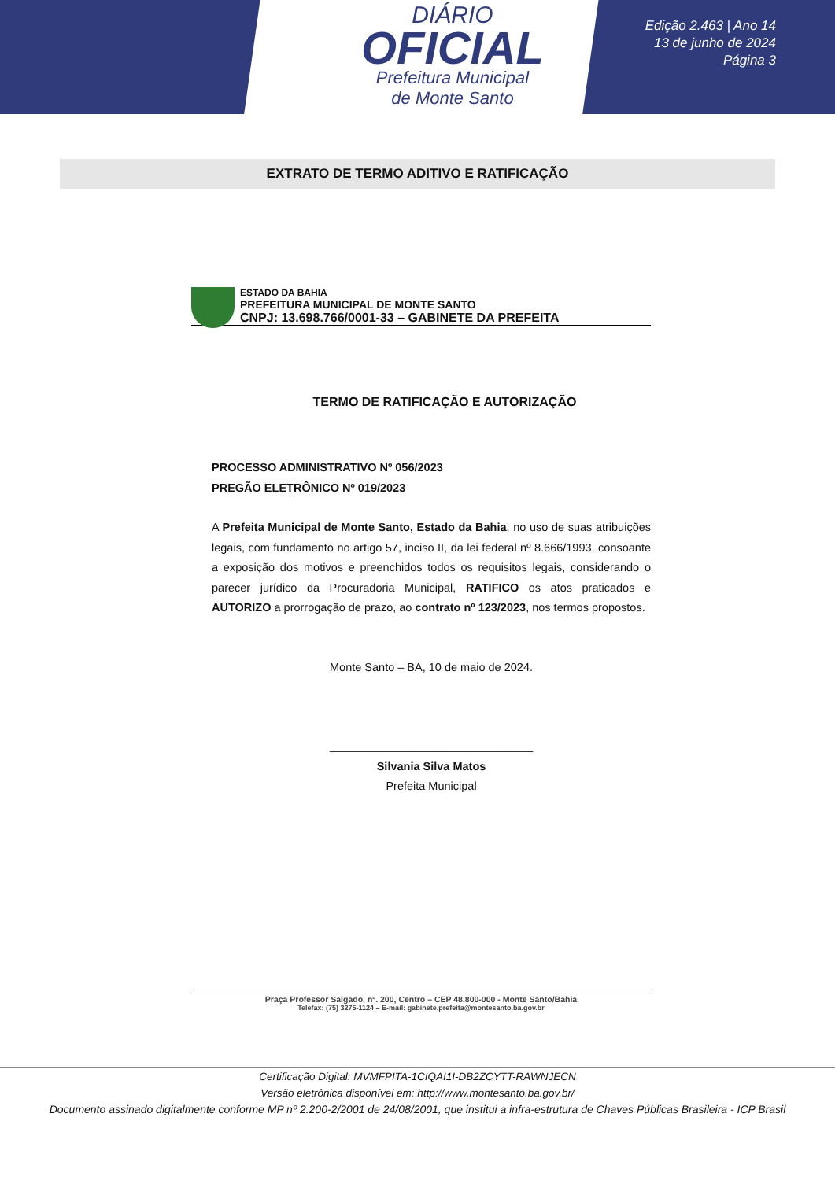DIÁRIO
OFICIAL
Prefeitura Municipal
de Monte Santo
Edição 2.463 | Ano 14
13 de junho de 2024
Página 3
EXTRATO DE TERMO ADITIVO E RATIFICAÇÃO
ESTADO DA BAHIA
PREFEITURA MUNICIPAL DE MONTE SANTO
CNPJ: 13.698.766/0001-33 – GABINETE DA PREFEITA
TERMO DE RATIFICAÇÃO E AUTORIZAÇÃO
PROCESSO ADMINISTRATIVO Nº 056/2023
PREGÃO ELETRÔNICO Nº 019/2023
A Prefeita Municipal de Monte Santo, Estado da Bahia, no uso de suas atribuições legais, com fundamento no artigo 57, inciso II, da lei federal nº 8.666/1993, consoante a exposição dos motivos e preenchidos todos os requisitos legais, considerando o parecer jurídico da Procuradoria Municipal, RATIFICO os atos praticados e AUTORIZO a prorrogação de prazo, ao contrato nº 123/2023, nos termos propostos.
Monte Santo – BA, 10 de maio de 2024.
________________________________
Silvania Silva Matos
Prefeita Municipal
Praça Professor Salgado, nº. 200, Centro – CEP 48.800-000 - Monte Santo/Bahia
Telefax: (75) 3275-1124 – E-mail: gabinete.prefeita@montesanto.ba.gov.br
Certificação Digital: MVMFPITA-1CIQAI1I-DB2ZCYTT-RAWNJECN
Versão eletrônica disponível em: http://www.montesanto.ba.gov.br/
Documento assinado digitalmente conforme MP nº 2.200-2/2001 de 24/08/2001, que institui a infra-estrutura de Chaves Públicas Brasileira - ICP Brasil